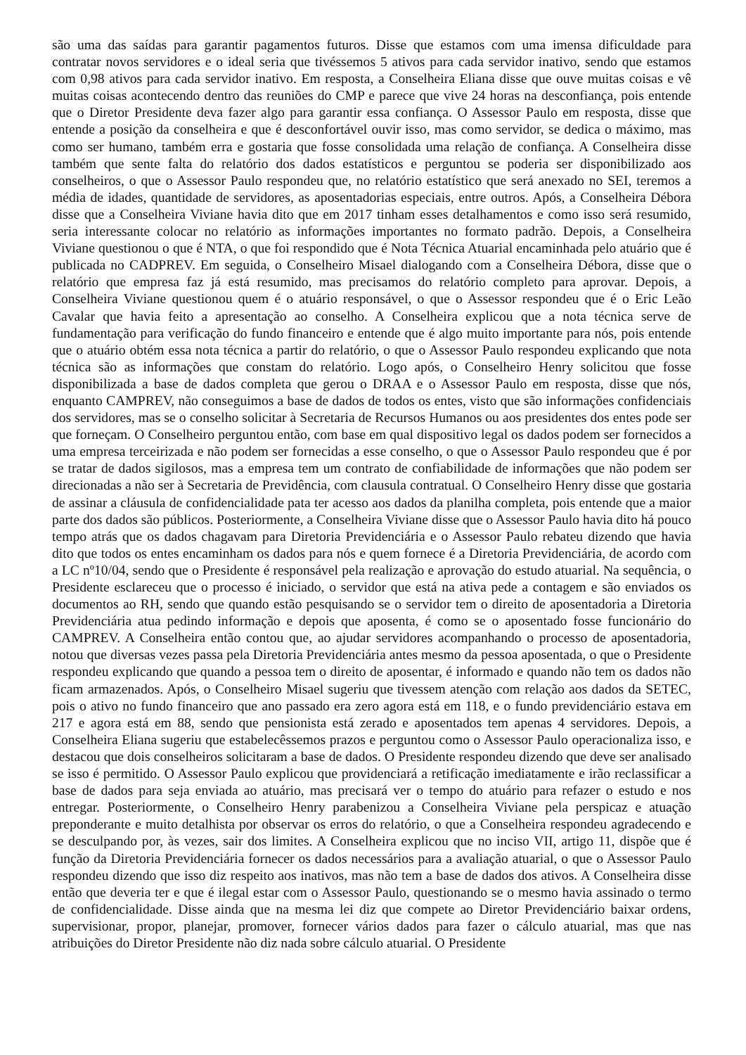são uma das saídas para garantir pagamentos futuros. Disse que estamos com uma imensa dificuldade para contratar novos servidores e o ideal seria que tivéssemos 5 ativos para cada servidor inativo, sendo que estamos com 0,98 ativos para cada servidor inativo. Em resposta, a Conselheira Eliana disse que ouve muitas coisas e vê muitas coisas acontecendo dentro das reuniões do CMP e parece que vive 24 horas na desconfiança, pois entende que o Diretor Presidente deva fazer algo para garantir essa confiança. O Assessor Paulo em resposta, disse que entende a posição da conselheira e que é desconfortável ouvir isso, mas como servidor, se dedica o máximo, mas como ser humano, também erra e gostaria que fosse consolidada uma relação de confiança. A Conselheira disse também que sente falta do relatório dos dados estatísticos e perguntou se poderia ser disponibilizado aos conselheiros, o que o Assessor Paulo respondeu que, no relatório estatístico que será anexado no SEI, teremos a média de idades, quantidade de servidores, as aposentadorias especiais, entre outros. Após, a Conselheira Débora disse que a Conselheira Viviane havia dito que em 2017 tinham esses detalhamentos e como isso será resumido, seria interessante colocar no relatório as informações importantes no formato padrão. Depois, a Conselheira Viviane questionou o que é NTA, o que foi respondido que é Nota Técnica Atuarial encaminhada pelo atuário que é publicada no CADPREV. Em seguida, o Conselheiro Misael dialogando com a Conselheira Débora, disse que o relatório que empresa faz já está resumido, mas precisamos do relatório completo para aprovar. Depois, a Conselheira Viviane questionou quem é o atuário responsável, o que o Assessor respondeu que é o Eric Leão Cavalar que havia feito a apresentação ao conselho. A Conselheira explicou que a nota técnica serve de fundamentação para verificação do fundo financeiro e entende que é algo muito importante para nós, pois entende que o atuário obtém essa nota técnica a partir do relatório, o que o Assessor Paulo respondeu explicando que nota técnica são as informações que constam do relatório. Logo após, o Conselheiro Henry solicitou que fosse disponibilizada a base de dados completa que gerou o DRAA e o Assessor Paulo em resposta, disse que nós, enquanto CAMPREV, não conseguimos a base de dados de todos os entes, visto que são informações confidenciais dos servidores, mas se o conselho solicitar à Secretaria de Recursos Humanos ou aos presidentes dos entes pode ser que forneçam. O Conselheiro perguntou então, com base em qual dispositivo legal os dados podem ser fornecidos a uma empresa terceirizada e não podem ser fornecidas a esse conselho, o que o Assessor Paulo respondeu que é por se tratar de dados sigilosos, mas a empresa tem um contrato de confiabilidade de informações que não podem ser direcionadas a não ser à Secretaria de Previdência, com clausula contratual. O Conselheiro Henry disse que gostaria de assinar a cláusula de confidencialidade pata ter acesso aos dados da planilha completa, pois entende que a maior parte dos dados são públicos. Posteriormente, a Conselheira Viviane disse que o Assessor Paulo havia dito há pouco tempo atrás que os dados chagavam para Diretoria Previdenciária e o Assessor Paulo rebateu dizendo que havia dito que todos os entes encaminham os dados para nós e quem fornece é a Diretoria Previdenciária, de acordo com a LC nº10/04, sendo que o Presidente é responsável pela realização e aprovação do estudo atuarial. Na sequência, o Presidente esclareceu que o processo é iniciado, o servidor que está na ativa pede a contagem e são enviados os documentos ao RH, sendo que quando estão pesquisando se o servidor tem o direito de aposentadoria a Diretoria Previdenciária atua pedindo informação e depois que aposenta, é como se o aposentado fosse funcionário do CAMPREV. A Conselheira então contou que, ao ajudar servidores acompanhando o processo de aposentadoria, notou que diversas vezes passa pela Diretoria Previdenciária antes mesmo da pessoa aposentada, o que o Presidente respondeu explicando que quando a pessoa tem o direito de aposentar, é informado e quando não tem os dados não ficam armazenados. Após, o Conselheiro Misael sugeriu que tivessem atenção com relação aos dados da SETEC, pois o ativo no fundo financeiro que ano passado era zero agora está em 118, e o fundo previdenciário estava em 217 e agora está em 88, sendo que pensionista está zerado e aposentados tem apenas 4 servidores. Depois, a Conselheira Eliana sugeriu que estabelecêssemos prazos e perguntou como o Assessor Paulo operacionaliza isso, e destacou que dois conselheiros solicitaram a base de dados. O Presidente respondeu dizendo que deve ser analisado se isso é permitido. O Assessor Paulo explicou que providenciará a retificação imediatamente e irão reclassificar a base de dados para seja enviada ao atuário, mas precisará ver o tempo do atuário para refazer o estudo e nos entregar. Posteriormente, o Conselheiro Henry parabenizou a Conselheira Viviane pela perspicaz e atuação preponderante e muito detalhista por observar os erros do relatório, o que a Conselheira respondeu agradecendo e se desculpando por, às vezes, sair dos limites. A Conselheira explicou que no inciso VII, artigo 11, dispõe que é função da Diretoria Previdenciária fornecer os dados necessários para a avaliação atuarial, o que o Assessor Paulo respondeu dizendo que isso diz respeito aos inativos, mas não tem a base de dados dos ativos. A Conselheira disse então que deveria ter e que é ilegal estar com o Assessor Paulo, questionando se o mesmo havia assinado o termo de confidencialidade. Disse ainda que na mesma lei diz que compete ao Diretor Previdenciário baixar ordens, supervisionar, propor, planejar, promover, fornecer vários dados para fazer o cálculo atuarial, mas que nas atribuições do Diretor Presidente não diz nada sobre cálculo atuarial. O Presidente